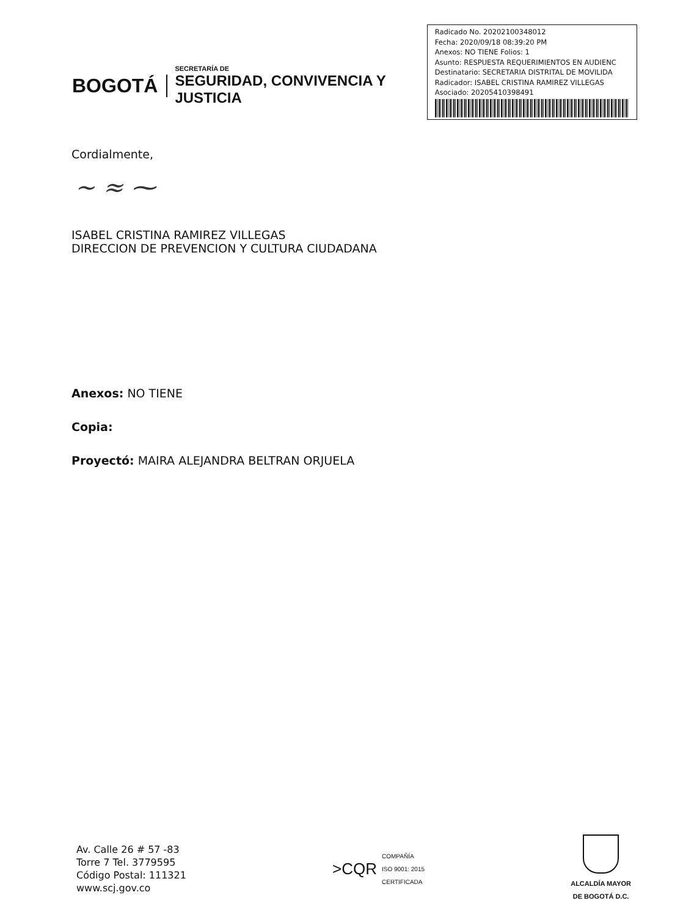BOGOTÁ
SECRETARÍA DE
SEGURIDAD, CONVIVENCIA Y JUSTICIA
Radicado No. 20202100348012
Fecha: 2020/09/18 08:39:20 PM
Anexos: NO TIENE Folios: 1
Asunto: RESPUESTA REQUERIMIENTOS EN AUDIENC
Destinatario: SECRETARIA DISTRITAL DE MOVILIDA
Radicador: ISABEL CRISTINA RAMIREZ VILLEGAS
Asociado: 20205410398491
Cordialmente,
~ ≈ ⁓
ISABEL CRISTINA RAMIREZ VILLEGAS
DIRECCION DE PREVENCION Y CULTURA CIUDADANA
Anexos: NO TIENE
Copia:
Proyectó: MAIRA ALEJANDRA BELTRAN ORJUELA
Av. Calle 26 # 57 -83
Torre 7 Tel. 3779595
Código Postal: 111321
www.scj.gov.co
>CQR COMPAÑÍA
ISO 9001: 2015
CERTIFICADA
ALCALDÍA MAYOR
DE BOGOTÁ D.C.